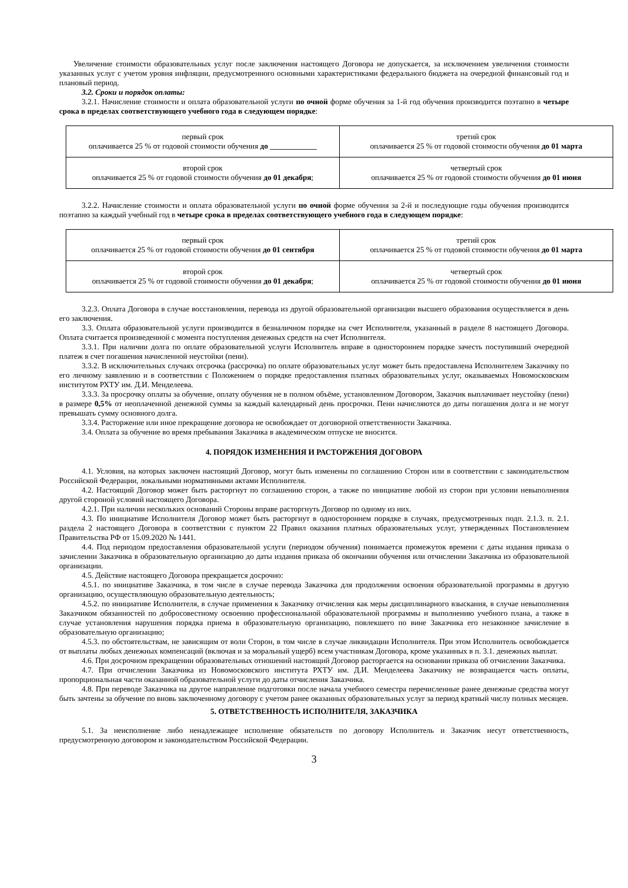Увеличение стоимости образовательных услуг после заключения настоящего Договора не допускается, за исключением увеличения стоимости указанных услуг с учетом уровня инфляции, предусмотренного основными характеристиками федерального бюджета на очередной финансовый год и плановый период.
3.2. Сроки и порядок оплаты:
3.2.1. Начисление стоимости и оплата образовательной услуги по очной форме обучения за 1-й год обучения производится поэтапно в четыре срока в пределах соответствующего учебного года в следующем порядке:
| первый срок оплачивается 25 % от годовой стоимости обучения до ____________ | третий срок оплачивается 25 % от годовой стоимости обучения до 01 марта |
| второй срок оплачивается 25 % от годовой стоимости обучения до 01 декабря ; | четвертый срок оплачивается 25 % от годовой стоимости обучения до 01 июня |
3.2.2. Начисление стоимости и оплата образовательной услуги по очной форме обучения за 2-й и последующие годы обучения производится поэтапно за каждый учебный год в четыре срока в пределах соответствующего учебного года в следующем порядке:
| первый срок оплачивается 25 % от годовой стоимости обучения до 01 сентября | третий срок оплачивается 25 % от годовой стоимости обучения до 01 марта |
| второй срок оплачивается 25 % от годовой стоимости обучения до 01 декабря ; | четвертый срок оплачивается 25 % от годовой стоимости обучения до 01 июня |
3.2.3. Оплата Договора в случае восстановления, перевода из другой образовательной организации высшего образования осуществляется в день его заключения.
3.3. Оплата образовательной услуги производится в безналичном порядке на счет Исполнителя, указанный в разделе 8 настоящего Договора. Оплата считается произведенной с момента поступления денежных средств на счет Исполнителя.
3.3.1. При наличии долга по оплате образовательной услуги Исполнитель вправе в одностороннем порядке зачесть поступивший очередной платеж в счет погашения начисленной неустойки (пени).
3.3.2. В исключительных случаях отсрочка (рассрочка) по оплате образовательных услуг может быть предоставлена Исполнителем Заказчику по его личному заявлению и в соответствии с Положением о порядке предоставления платных образовательных услуг, оказываемых Новомосковским институтом РХТУ им. Д.И. Менделеева.
3.3.3. За просрочку оплаты за обучение, оплату обучения не в полном объёме, установленном Договором, Заказчик выплачивает неустойку (пени) в размере 0,5% от неоплаченной денежной суммы за каждый календарный день просрочки. Пени начисляются до даты погашения долга и не могут превышать сумму основного долга.
3.3.4. Расторжение или иное прекращение договора не освобождает от договорной ответственности Заказчика.
3.4. Оплата за обучение во время пребывания Заказчика в академическом отпуске не вносится.
4. ПОРЯДОК ИЗМЕНЕНИЯ И РАСТОРЖЕНИЯ ДОГОВОРА
4.1. Условия, на которых заключен настоящий Договор, могут быть изменены по соглашению Сторон или в соответствии с законодательством Российской Федерации, локальными нормативными актами Исполнителя.
4.2. Настоящий Договор может быть расторгнут по соглашению сторон, а также по инициативе любой из сторон при условии невыполнения другой стороной условий настоящего Договора.
4.2.1. При наличии нескольких оснований Стороны вправе расторгнуть Договор по одному из них.
4.3. По инициативе Исполнителя Договор может быть расторгнут в одностороннем порядке в случаях, предусмотренных подп. 2.1.3. п. 2.1. раздела 2 настоящего Договора в соответствии с пунктом 22 Правил оказания платных образовательных услуг, утвержденных Постановлением Правительства РФ от 15.09.2020 № 1441.
4.4. Под периодом предоставления образовательной услуги (периодом обучения) понимается промежуток времени с даты издания приказа о зачислении Заказчика в образовательную организацию до даты издания приказа об окончании обучения или отчислении Заказчика из образовательной организации.
4.5. Действие настоящего Договора прекращается досрочно:
4.5.1. по инициативе Заказчика, в том числе в случае перевода Заказчика для продолжения освоения образовательной программы в другую организацию, осуществляющую образовательную деятельность;
4.5.2. по инициативе Исполнителя, в случае применения к Заказчику отчисления как меры дисциплинарного взыскания, в случае невыполнения Заказчиком обязанностей по добросовестному освоению профессиональной образовательной программы и выполнению учебного плана, а также в случае установления нарушения порядка приема в образовательную организацию, повлекшего по вине Заказчика его незаконное зачисление в образовательную организацию;
4.5.3. по обстоятельствам, не зависящим от воли Сторон, в том числе в случае ликвидации Исполнителя. При этом Исполнитель освобождается от выплаты любых денежных компенсаций (включая и за моральный ущерб) всем участникам Договора, кроме указанных в п. 3.1. денежных выплат.
4.6. При досрочном прекращении образовательных отношений настоящий Договор расторгается на основании приказа об отчислении Заказчика.
4.7. При отчислении Заказчика из Новомосковского института РХТУ им. Д.И. Менделеева Заказчику не возвращается часть оплаты, пропорциональная части оказанной образовательной услуги до даты отчисления Заказчика.
4.8. При переводе Заказчика на другое направление подготовки после начала учебного семестра перечисленные ранее денежные средства могут быть зачтены за обучение по вновь заключенному договору с учетом ранее оказанных образовательных услуг за период кратный числу полных месяцев.
5. ОТВЕТСТВЕННОСТЬ ИСПОЛНИТЕЛЯ, ЗАКАЗЧИКА
5.1. За неисполнение либо ненадлежащее исполнение обязательств по договору Исполнитель и Заказчик несут ответственность, предусмотренную договором и законодательством Российской Федерации.
3